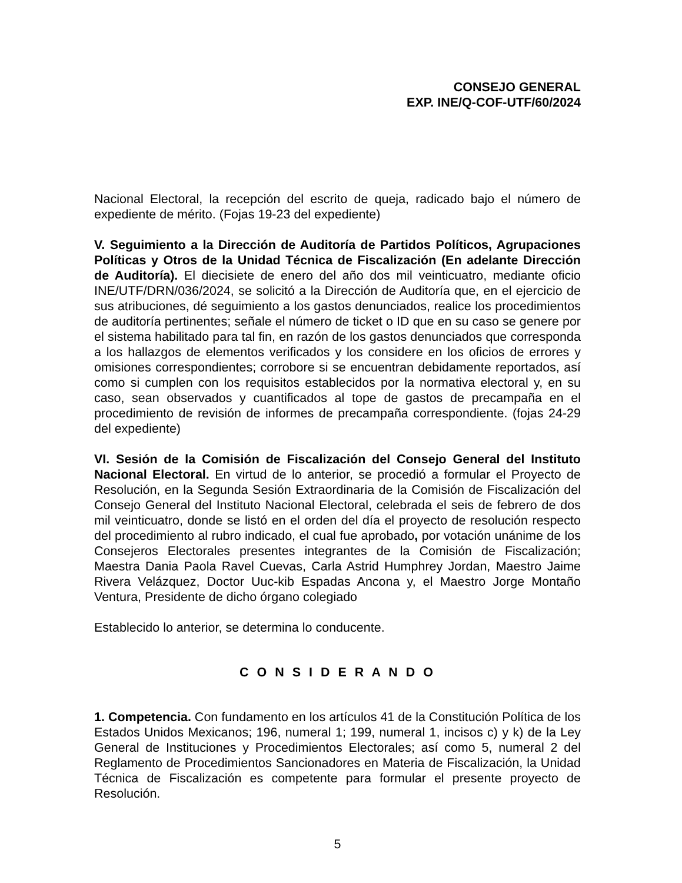CONSEJO GENERAL
EXP. INE/Q-COF-UTF/60/2024
Nacional Electoral, la recepción del escrito de queja, radicado bajo el número de expediente de mérito. (Fojas 19-23 del expediente)
V. Seguimiento a la Dirección de Auditoría de Partidos Políticos, Agrupaciones Políticas y Otros de la Unidad Técnica de Fiscalización (En adelante Dirección de Auditoría). El diecisiete de enero del año dos mil veinticuatro, mediante oficio INE/UTF/DRN/036/2024, se solicitó a la Dirección de Auditoría que, en el ejercicio de sus atribuciones, dé seguimiento a los gastos denunciados, realice los procedimientos de auditoría pertinentes; señale el número de ticket o ID que en su caso se genere por el sistema habilitado para tal fin, en razón de los gastos denunciados que corresponda a los hallazgos de elementos verificados y los considere en los oficios de errores y omisiones correspondientes; corrobore si se encuentran debidamente reportados, así como si cumplen con los requisitos establecidos por la normativa electoral y, en su caso, sean observados y cuantificados al tope de gastos de precampaña en el procedimiento de revisión de informes de precampaña correspondiente. (fojas 24-29 del expediente)
VI. Sesión de la Comisión de Fiscalización del Consejo General del Instituto Nacional Electoral. En virtud de lo anterior, se procedió a formular el Proyecto de Resolución, en la Segunda Sesión Extraordinaria de la Comisión de Fiscalización del Consejo General del Instituto Nacional Electoral, celebrada el seis de febrero de dos mil veinticuatro, donde se listó en el orden del día el proyecto de resolución respecto del procedimiento al rubro indicado, el cual fue aprobado, por votación unánime de los Consejeros Electorales presentes integrantes de la Comisión de Fiscalización; Maestra Dania Paola Ravel Cuevas, Carla Astrid Humphrey Jordan, Maestro Jaime Rivera Velázquez, Doctor Uuc-kib Espadas Ancona y, el Maestro Jorge Montaño Ventura, Presidente de dicho órgano colegiado
Establecido lo anterior, se determina lo conducente.
C O N S I D E R A N D O
1. Competencia. Con fundamento en los artículos 41 de la Constitución Política de los Estados Unidos Mexicanos; 196, numeral 1; 199, numeral 1, incisos c) y k) de la Ley General de Instituciones y Procedimientos Electorales; así como 5, numeral 2 del Reglamento de Procedimientos Sancionadores en Materia de Fiscalización, la Unidad Técnica de Fiscalización es competente para formular el presente proyecto de Resolución.
5